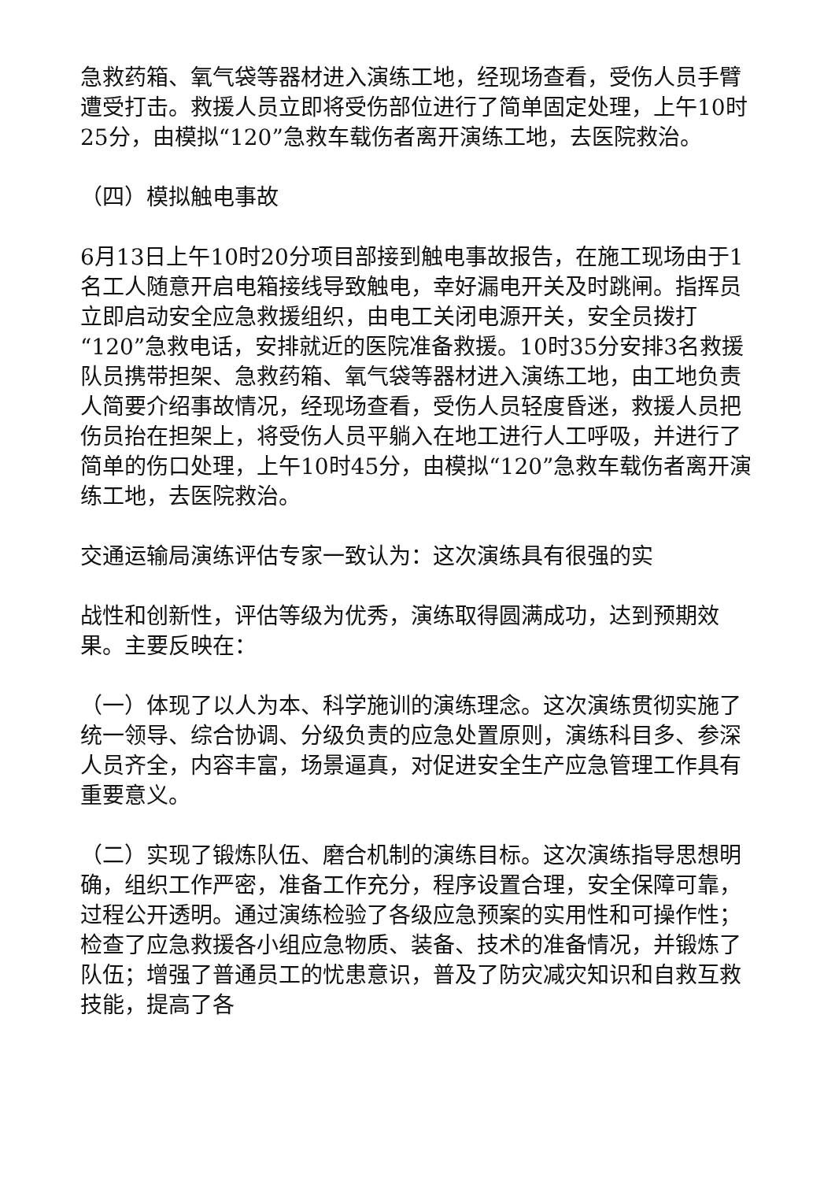急救药箱、氧气袋等器材进入演练工地，经现场查看，受伤人员手臂遭受打击。救援人员立即将受伤部位进行了简单固定处理，上午10时25分，由模拟“120”急救车载伤者离开演练工地，去医院救治。
（四）模拟触电事故
6月13日上午10时20分项目部接到触电事故报告，在施工现场由于1名工人随意开启电箱接线导致触电，幸好漏电开关及时跳闸。指挥员立即启动安全应急救援组织，由电工关闭电源开关，安全员拨打“120”急救电话，安排就近的医院准备救援。10时35分安排3名救援队员携带担架、急救药箱、氧气袋等器材进入演练工地，由工地负责人简要介绍事故情况，经现场查看，受伤人员轻度昏迷，救援人员把伤员抬在担架上，将受伤人员平躺入在地工进行人工呼吸，并进行了简单的伤口处理，上午10时45分，由模拟“120”急救车载伤者离开演练工地，去医院救治。
交通运输局演练评估专家一致认为：这次演练具有很强的实
战性和创新性，评估等级为优秀，演练取得圆满成功，达到预期效果。主要反映在：
（一）体现了以人为本、科学施训的演练理念。这次演练贯彻实施了统一领导、综合协调、分级负责的应急处置原则，演练科目多、参深人员齐全，内容丰富，场景逼真，对促进安全生产应急管理工作具有重要意义。
（二）实现了锻炼队伍、磨合机制的演练目标。这次演练指导思想明确，组织工作严密，准备工作充分，程序设置合理，安全保障可靠，过程公开透明。通过演练检验了各级应急预案的实用性和可操作性；检查了应急救援各小组应急物质、装备、技术的准备情况，并锻炼了队伍；增强了普通员工的忧患意识，普及了防灾减灾知识和自救互救技能，提高了各